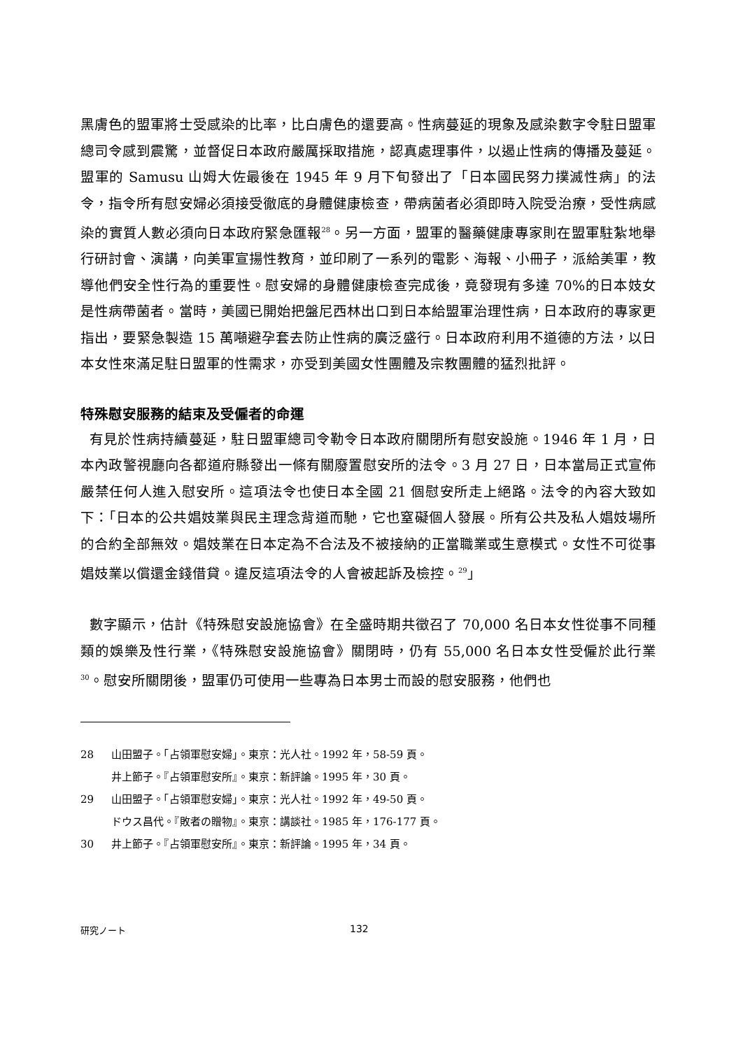黑膚色的盟軍將士受感染的比率，比白膚色的還要高。性病蔓延的現象及感染數字令駐日盟軍總司令感到震驚，並督促日本政府嚴厲採取措施，認真處理事件，以遏止性病的傳播及蔓延。盟軍的 Samusu 山姆大佐最後在 1945 年 9 月下旬發出了「日本國民努力撲滅性病」的法令，指令所有慰安婦必須接受徹底的身體健康檢查，帶病菌者必須即時入院受治療，受性病感染的實質人數必須向日本政府緊急匯報<sup>28</sup>。另一方面，盟軍的醫藥健康專家則在盟軍駐紮地舉行研討會、演講，向美軍宣揚性教育，並印刷了一系列的電影、海報、小冊子，派給美軍，教導他們安全性行為的重要性。慰安婦的身體健康檢查完成後，竟發現有多達 70%的日本妓女是性病帶菌者。當時，美國已開始把盤尼西林出口到日本給盟軍治理性病，日本政府的專家更指出，要緊急製造 15 萬噸避孕套去防止性病的廣泛盛行。日本政府利用不道德的方法，以日本女性來滿足駐日盟軍的性需求，亦受到美國女性團體及宗教團體的猛烈批評。
特殊慰安服務的結束及受僱者的命運
有見於性病持續蔓延，駐日盟軍總司令勒令日本政府關閉所有慰安設施。1946 年 1 月，日本內政警視廳向各都道府縣發出一條有關廢置慰安所的法令。3 月 27 日，日本當局正式宣佈嚴禁任何人進入慰安所。這項法令也使日本全國 21 個慰安所走上絕路。法令的內容大致如下：「日本的公共娼妓業與民主理念背道而馳，它也窒礙個人發展。所有公共及私人娼妓場所的合約全部無效。娼妓業在日本定為不合法及不被接納的正當職業或生意模式。女性不可從事娼妓業以償還金錢借貸。違反這項法令的人會被起訴及檢控。<sup>29</sup>」
數字顯示，估計《特殊慰安設施協會》在全盛時期共徵召了 70,000 名日本女性從事不同種類的娛樂及性行業，《特殊慰安設施協會》關閉時，仍有 55,000 名日本女性受僱於此行業<sup>30</sup>。慰安所關閉後，盟軍仍可使用一些專為日本男士而設的慰安服務，他們也
28 山田盟子。「占領軍慰安婦」。東京：光人社。1992 年，58-59 頁。
井上節子。『占領軍慰安所』。東京：新評論。1995 年，30 頁。
29 山田盟子。「占領軍慰安婦」。東京：光人社。1992 年，49-50 頁。
ドウス昌代。『敗者の贈物』。東京：講談社。1985 年，176-177 頁。
30 井上節子。『占領軍慰安所』。東京：新評論。1995 年，34 頁。
研究ノート 132